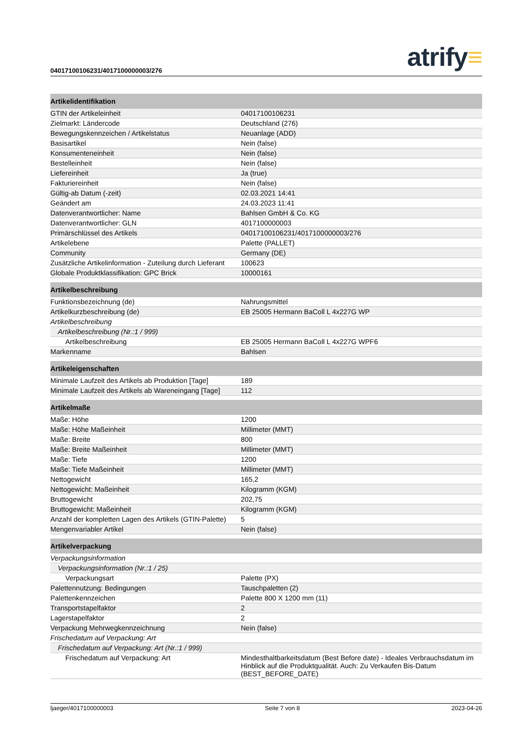04017100106231/4017100000003/276
atrify≡
| Artikelidentifikation | |
| --- | --- |
| GTIN der Artikeleinheit | 04017100106231 |
| Zielmarkt: Ländercode | Deutschland (276) |
| Bewegungskennzeichen / Artikelstatus | Neuanlage (ADD) |
| Basisartikel | Nein (false) |
| Konsumenteneinheit | Nein (false) |
| Bestelleinheit | Nein (false) |
| Liefereinheit | Ja (true) |
| Fakturiereinheit | Nein (false) |
| Gültig-ab Datum (-zeit) | 02.03.2021 14:41 |
| Geändert am | 24.03.2023 11:41 |
| Datenverantwortlicher: Name | Bahlsen GmbH & Co. KG |
| Datenverantwortlicher: GLN | 4017100000003 |
| Primärschlüssel des Artikels | 04017100106231/4017100000003/276 |
| Artikelebene | Palette (PALLET) |
| Community | Germany (DE) |
| Zusätzliche Artikelinformation - Zuteilung durch Lieferant | 100623 |
| Globale Produktklassifikation: GPC Brick | 10000161 |
| Artikelbeschreibung | |
| Funktionsbezeichnung (de) | Nahrungsmittel |
| Artikelkurzbeschreibung (de) | EB 25005 Hermann BaColl L 4x227G WP |
| Artikelbeschreibung | |
| Artikelbeschreibung (Nr.:1 / 999) | |
| Artikelbeschreibung | EB 25005 Hermann BaColl L 4x227G WPF6 |
| Markenname | Bahlsen |
| Artikeleigenschaften | |
| Minimale Laufzeit des Artikels ab Produktion [Tage] | 189 |
| Minimale Laufzeit des Artikels ab Wareneingang [Tage] | 112 |
| Artikelmaße | |
| Maße: Höhe | 1200 |
| Maße: Höhe Maßeinheit | Millimeter (MMT) |
| Maße: Breite | 800 |
| Maße: Breite Maßeinheit | Millimeter (MMT) |
| Maße: Tiefe | 1200 |
| Maße: Tiefe Maßeinheit | Millimeter (MMT) |
| Nettogewicht | 165,2 |
| Nettogewicht: Maßeinheit | Kilogramm (KGM) |
| Bruttogewicht | 202,75 |
| Bruttogewicht: Maßeinheit | Kilogramm (KGM) |
| Anzahl der kompletten Lagen des Artikels (GTIN-Palette) | 5 |
| Mengenvariabler Artikel | Nein (false) |
| Artikelverpackung | |
| Verpackungsinformation | |
| Verpackungsinformation (Nr.:1 / 25) | |
| Verpackungsart | Palette (PX) |
| Palettennutzung: Bedingungen | Tauschpaletten (2) |
| Palettenkennzeichen | Palette 800 X 1200 mm (11) |
| Transportstapelfaktor | 2 |
| Lagerstapelfaktor | 2 |
| Verpackung Mehrwegkennzeichnung | Nein (false) |
| Frischedatum auf Verpackung: Art | |
| Frischedatum auf Verpackung: Art (Nr.:1 / 999) | |
| Frischedatum auf Verpackung: Art | Mindesthaltbarkeitsdatum (Best Before date) - Ideales Verbrauchsdatum im Hinblick auf die Produktqualität. Auch: Zu Verkaufen Bis-Datum (BEST_BEFORE_DATE) |
ljaeger/4017100000003 Seite 7 von 8 2023-04-26